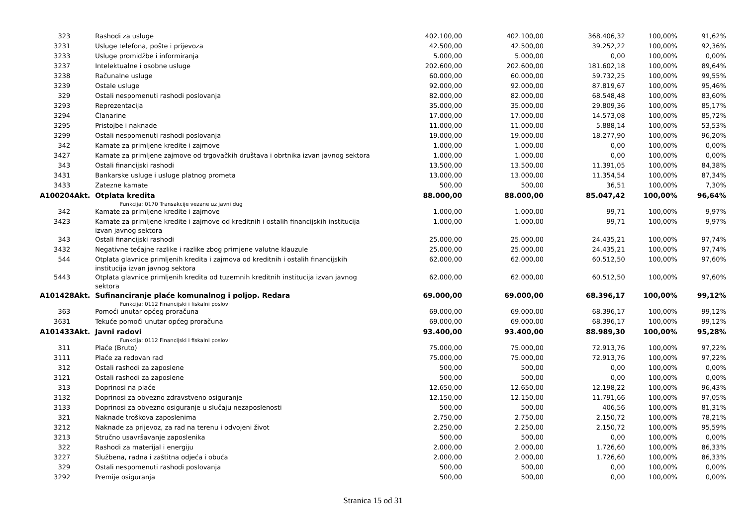| 323 | Rashodi za usluge | 402.100,00 | 402.100,00 | 368.406,32 | 100,00% | 91,62% |
| 3231 | Usluge telefona, pošte i prijevoza | 42.500,00 | 42.500,00 | 39.252,22 | 100,00% | 92,36% |
| 3233 | Usluge promidžbe i informiranja | 5.000,00 | 5.000,00 | 0,00 | 100,00% | 0,00% |
| 3237 | Intelektualne i osobne usluge | 202.600,00 | 202.600,00 | 181.602,18 | 100,00% | 89,64% |
| 3238 | Računalne usluge | 60.000,00 | 60.000,00 | 59.732,25 | 100,00% | 99,55% |
| 3239 | Ostale usluge | 92.000,00 | 92.000,00 | 87.819,67 | 100,00% | 95,46% |
| 329 | Ostali nespomenuti rashodi poslovanja | 82.000,00 | 82.000,00 | 68.548,48 | 100,00% | 83,60% |
| 3293 | Reprezentacija | 35.000,00 | 35.000,00 | 29.809,36 | 100,00% | 85,17% |
| 3294 | Članarine | 17.000,00 | 17.000,00 | 14.573,08 | 100,00% | 85,72% |
| 3295 | Pristojbe i naknade | 11.000,00 | 11.000,00 | 5.888,14 | 100,00% | 53,53% |
| 3299 | Ostali nespomenuti rashodi poslovanja | 19.000,00 | 19.000,00 | 18.277,90 | 100,00% | 96,20% |
| 342 | Kamate za primljene kredite i zajmove | 1.000,00 | 1.000,00 | 0,00 | 100,00% | 0,00% |
| 3427 | Kamate za primljene zajmove od trgovačkih društava i obrtnika izvan javnog sektora | 1.000,00 | 1.000,00 | 0,00 | 100,00% | 0,00% |
| 343 | Ostali financijski rashodi | 13.500,00 | 13.500,00 | 11.391,05 | 100,00% | 84,38% |
| 3431 | Bankarske usluge i usluge platnog prometa | 13.000,00 | 13.000,00 | 11.354,54 | 100,00% | 87,34% |
| 3433 | Zatezne kamate | 500,00 | 500,00 | 36,51 | 100,00% | 7,30% |
| A100204Akt. | Otplata kredita | 88.000,00 | 88.000,00 | 85.047,42 | 100,00% | 96,64% |
| | Funkcija: 0170 Transakcije vezane uz javni dug | | | | | |
| 342 | Kamate za primljene kredite i zajmove | 1.000,00 | 1.000,00 | 99,71 | 100,00% | 9,97% |
| 3423 | Kamate za primljene kredite i zajmove od kreditnih i ostalih financijskih institucija izvan javnog sektora | 1.000,00 | 1.000,00 | 99,71 | 100,00% | 9,97% |
| 343 | Ostali financijski rashodi | 25.000,00 | 25.000,00 | 24.435,21 | 100,00% | 97,74% |
| 3432 | Negativne tečajne razlike i razlike zbog primjene valutne klauzule | 25.000,00 | 25.000,00 | 24.435,21 | 100,00% | 97,74% |
| 544 | Otplata glavnice primljenih kredita i zajmova od kreditnih i ostalih financijskih institucija izvan javnog sektora | 62.000,00 | 62.000,00 | 60.512,50 | 100,00% | 97,60% |
| 5443 | Otplata glavnice primljenih kredita od tuzemnih kreditnih institucija izvan javnog sektora | 62.000,00 | 62.000,00 | 60.512,50 | 100,00% | 97,60% |
| A101428Akt. | Sufinanciranje plaće komunalnog i poljop. Redara | 69.000,00 | 69.000,00 | 68.396,17 | 100,00% | 99,12% |
| | Funkcija: 0112 Financijski i fiskalni poslovi | | | | | |
| 363 | Pomoći unutar općeg proračuna | 69.000,00 | 69.000,00 | 68.396,17 | 100,00% | 99,12% |
| 3631 | Tekuće pomoći unutar općeg proračuna | 69.000,00 | 69.000,00 | 68.396,17 | 100,00% | 99,12% |
| A101433Akt. | Javni radovi | 93.400,00 | 93.400,00 | 88.989,30 | 100,00% | 95,28% |
| | Funkcija: 0112 Financijski i fiskalni poslovi | | | | | |
| 311 | Plaće (Bruto) | 75.000,00 | 75.000,00 | 72.913,76 | 100,00% | 97,22% |
| 3111 | Plaće za redovan rad | 75.000,00 | 75.000,00 | 72.913,76 | 100,00% | 97,22% |
| 312 | Ostali rashodi za zaposlene | 500,00 | 500,00 | 0,00 | 100,00% | 0,00% |
| 3121 | Ostali rashodi za zaposlene | 500,00 | 500,00 | 0,00 | 100,00% | 0,00% |
| 313 | Doprinosi na plaće | 12.650,00 | 12.650,00 | 12.198,22 | 100,00% | 96,43% |
| 3132 | Doprinosi za obvezno zdravstveno osiguranje | 12.150,00 | 12.150,00 | 11.791,66 | 100,00% | 97,05% |
| 3133 | Doprinosi za obvezno osiguranje u slučaju nezaposlenosti | 500,00 | 500,00 | 406,56 | 100,00% | 81,31% |
| 321 | Naknade troškova zaposlenima | 2.750,00 | 2.750,00 | 2.150,72 | 100,00% | 78,21% |
| 3212 | Naknade za prijevoz, za rad na terenu i odvojeni život | 2.250,00 | 2.250,00 | 2.150,72 | 100,00% | 95,59% |
| 3213 | Stručno usavršavanje zaposlenika | 500,00 | 500,00 | 0,00 | 100,00% | 0,00% |
| 322 | Rashodi za materijal i energiju | 2.000,00 | 2.000,00 | 1.726,60 | 100,00% | 86,33% |
| 3227 | Službena, radna i zaštitna odjeća i obuća | 2.000,00 | 2.000,00 | 1.726,60 | 100,00% | 86,33% |
| 329 | Ostali nespomenuti rashodi poslovanja | 500,00 | 500,00 | 0,00 | 100,00% | 0,00% |
| 3292 | Premije osiguranja | 500,00 | 500,00 | 0,00 | 100,00% | 0,00% |
Stranica 15 od 31